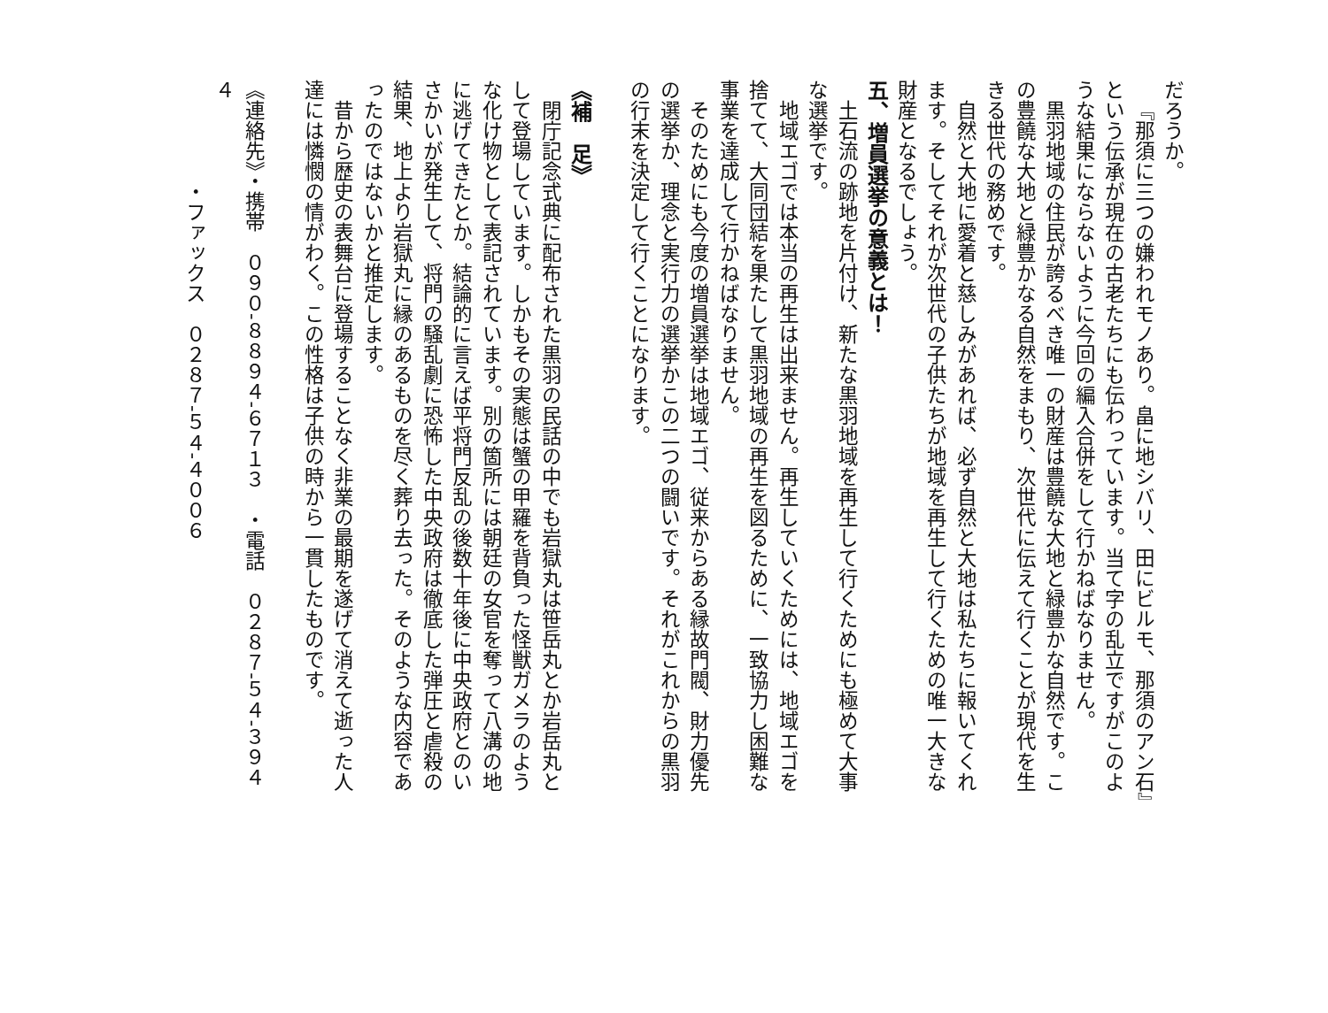だろうか。
『那須に三つの嫌われモノあり。畠に地シバリ、田にビルモ、那須のアン石』という伝承が現在の古老たちにも伝わっています。当て字の乱立ですがこのような結果にならないように今回の編入合併をして行かねばなりません。
黒羽地域の住民が誇るべき唯一の財産は豊饒な大地と緑豊かな自然です。この豊饒な大地と緑豊かなる自然をまもり、次世代に伝えて行くことが現代を生きる世代の務めです。
自然と大地に愛着と慈しみがあれば、必ず自然と大地は私たちに報いてくれます。そしてそれが次世代の子供たちが地域を再生して行くための唯一大きな財産となるでしょう。
五、増員選挙の意義とは！
土石流の跡地を片付け、新たな黒羽地域を再生して行くためにも極めて大事な選挙です。
地域エゴでは本当の再生は出来ません。再生していくためには、地域エゴを捨てて、大同団結を果たして黒羽地域の再生を図るために、一致協力し困難な事業を達成して行かねばなりません。
そのためにも今度の増員選挙は地域エゴ、従来からある縁故門閥、財力優先の選挙か、理念と実行力の選挙かこの二つの闘いです。それがこれからの黒羽の行末を決定して行くことになります。
《補　足》
閉庁記念式典に配布された黒羽の民話の中でも岩獄丸は笹岳丸とか岩岳丸として登場しています。しかもその実態は蟹の甲羅を背負った怪獣ガメラのような化け物として表記されています。別の箇所には朝廷の女官を奪って八溝の地に逃げてきたとか。結論的に言えば平将門反乱の後数十年後に中央政府とのいさかいが発生して、将門の騒乱劇に恐怖した中央政府は徹底した弾圧と虐殺の結果、地上より岩獄丸に縁のあるものを尽く葬り去った。そのような内容であったのではないかと推定します。
昔から歴史の表舞台に登場することなく非業の最期を遂げて消えて逝った人達には憐憫の情がわく。この性格は子供の時から一貫したものです。
《連絡先》・携帯　０９０-８８９４-６７１３　・電話　０２８７-５４-３９４４
　　　　　・ファックス　０２８７-５４-４００６